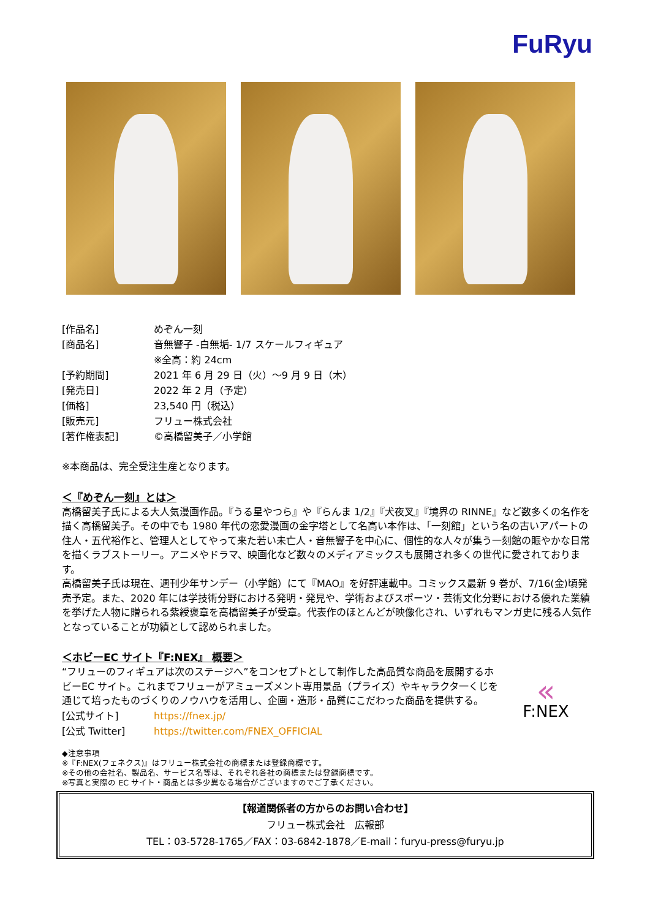FuRyu
[作品名] めぞん一刻
[商品名] 音無響子 -白無垢- 1/7 スケールフィギュア
※全高：約 24cm
[予約期間] 2021 年 6 月 29 日（火）～9 月 9 日（木）
[発売日] 2022 年 2 月（予定）
[価格] 23,540 円（税込）
[販売元] フリュー株式会社
[著作権表記] ©高橋留美子／小学館
※本商品は、完全受注生産となります。
＜『めぞん一刻』とは＞
高橋留美子氏による大人気漫画作品。『うる星やつら』や『らんま 1/2』『犬夜叉』『境界の RINNE』など数多くの名作を描く高橋留美子。その中でも 1980 年代の恋愛漫画の金字塔として名高い本作は、「一刻館」という名の古いアパートの住人・五代裕作と、管理人としてやって来た若い未亡人・音無響子を中心に、個性的な人々が集う一刻館の賑やかな日常を描くラブストーリー。アニメやドラマ、映画化など数々のメディアミックスも展開され多くの世代に愛されております。
高橋留美子氏は現在、週刊少年サンデー（小学館）にて『MAO』を好評連載中。コミックス最新 9 巻が、7/16(金)頃発売予定。また、2020 年には学技術分野における発明・発見や、学術およびスポーツ・芸術文化分野における優れた業績を挙げた人物に贈られる紫綬褒章を高橋留美子が受章。代表作のほとんどが映像化され、いずれもマンガ史に残る人気作となっていることが功績として認められました。
＜ホビーEC サイト『F:NEX』 概要＞
“フリューのフィギュアは次のステージへ”をコンセプトとして制作した高品質な商品を展開するホビーEC サイト。これまでフリューがアミューズメント専用景品（プライズ）やキャラクタ一くじを通じて培ったものづくりのノウハウを活用し、企画・造形・品質にこだわった商品を提供する。
[公式サイト] https://fnex.jp/
[公式 Twitter] https://twitter.com/FNEX_OFFICIAL
«
F:NEX
◆注意事項
※『F:NEX(フェネクス)』はフリュー株式会社の商標または登録商標です。
※その他の会社名、製品名、サービス名等は、それぞれ各社の商標または登録商標です。
※写真と実際の EC サイト・商品とは多少異なる場合がございますのでご了承ください。
【報道関係者の方からのお問い合わせ】
フリュー株式会社　広報部
TEL：03-5728-1765／FAX：03-6842-1878／E-mail：furyu-press@furyu.jp